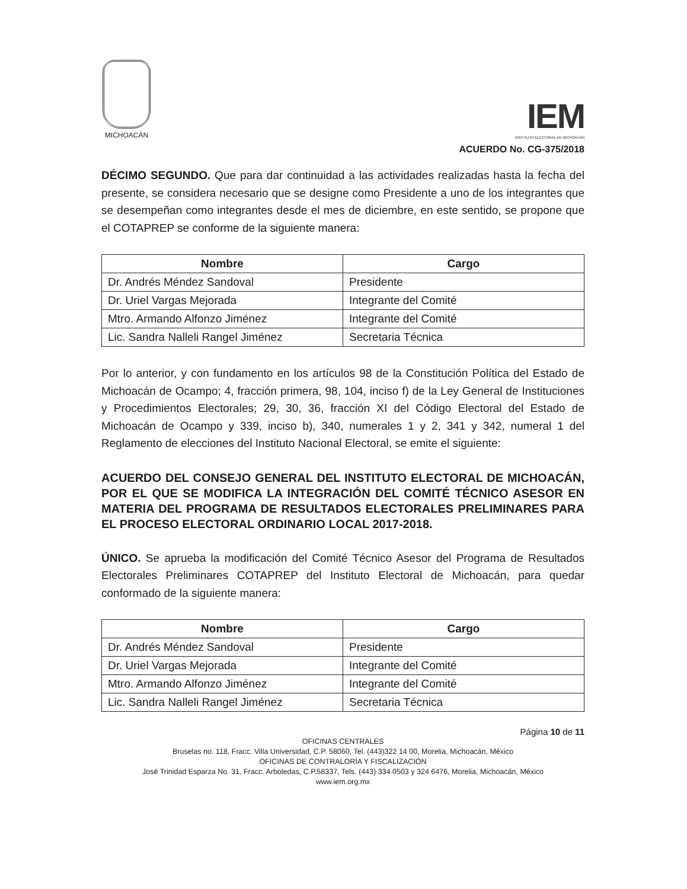MICHOACÁN
IEM
INSTITUTO ELECTORAL DE MICHOACÁN
ACUERDO No. CG-375/2018
DÉCIMO SEGUNDO. Que para dar continuidad a las actividades realizadas hasta la fecha del presente, se considera necesario que se designe como Presidente a uno de los integrantes que se desempeñan como integrantes desde el mes de diciembre, en este sentido, se propone que el COTAPREP se conforme de la siguiente manera:
| Nombre | Cargo |
| --- | --- |
| Dr. Andrés Méndez Sandoval | Presidente |
| Dr. Uriel Vargas Mejorada | Integrante del Comité |
| Mtro. Armando Alfonzo Jiménez | Integrante del Comité |
| Lic. Sandra Nalleli Rangel Jiménez | Secretaria Técnica |
Por lo anterior, y con fundamento en los artículos 98 de la Constitución Política del Estado de Michoacán de Ocampo; 4, fracción primera, 98, 104, inciso f) de la Ley General de Instituciones y Procedimientos Electorales; 29, 30, 36, fracción XI del Código Electoral del Estado de Michoacán de Ocampo y 339, inciso b), 340, numerales 1 y 2, 341 y 342, numeral 1 del Reglamento de elecciones del Instituto Nacional Electoral, se emite el siguiente:
ACUERDO DEL CONSEJO GENERAL DEL INSTITUTO ELECTORAL DE MICHOACÁN, POR EL QUE SE MODIFICA LA INTEGRACIÓN DEL COMITÉ TÉCNICO ASESOR EN MATERIA DEL PROGRAMA DE RESULTADOS ELECTORALES PRELIMINARES PARA EL PROCESO ELECTORAL ORDINARIO LOCAL 2017-2018.
ÚNICO. Se aprueba la modificación del Comité Técnico Asesor del Programa de Resultados Electorales Preliminares COTAPREP del Instituto Electoral de Michoacán, para quedar conformado de la siguiente manera:
| Nombre | Cargo |
| --- | --- |
| Dr. Andrés Méndez Sandoval | Presidente |
| Dr. Uriel Vargas Mejorada | Integrante del Comité |
| Mtro. Armando Alfonzo Jiménez | Integrante del Comité |
| Lic. Sandra Nalleli Rangel Jiménez | Secretaria Técnica |
Página 10 de 11
OFICINAS CENTRALES
Bruselas no. 118, Fracc. Villa Universidad, C.P. 58060, Tel. (443)322 14 00, Morelia, Michoacán, México
OFICINAS DE CONTRALORÍA Y FISCALIZACIÓN
José Trinidad Esparza No. 31, Fracc. Arboledas, C.P.58337, Tels. (443) 334 0503 y 324 6476, Morelia, Michoacán, México
www.iem.org.mx